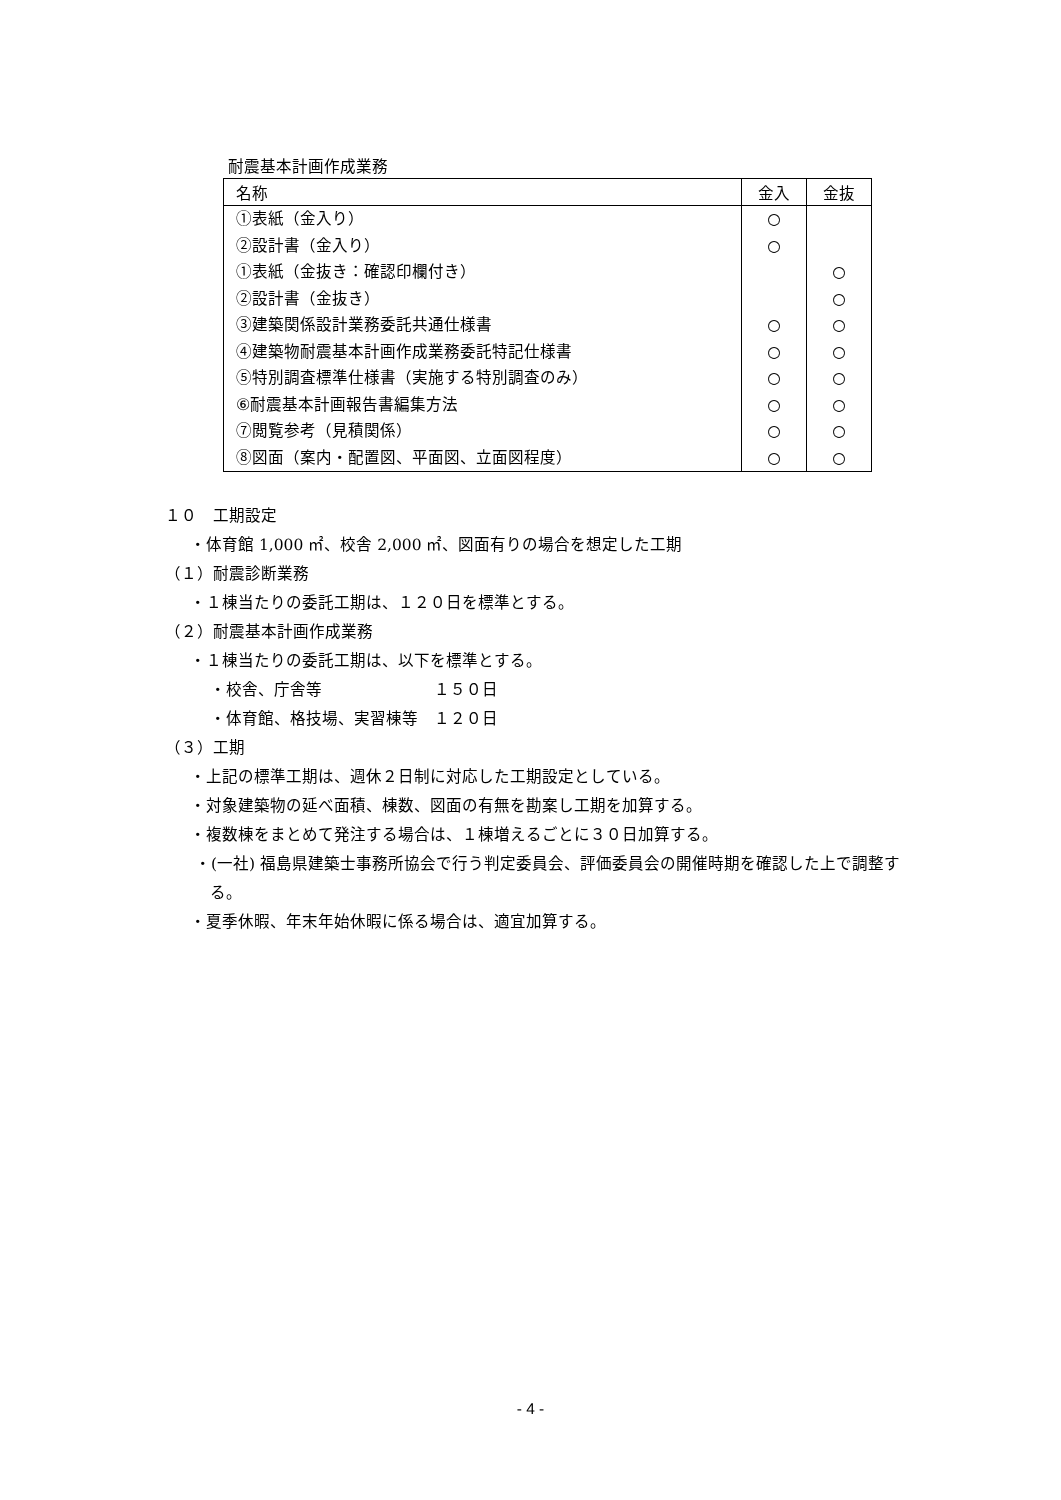耐震基本計画作成業務
| 名称 | 金入 | 金抜 |
| --- | --- | --- |
| ①表紙（金入り） | ○ | |
| ②設計書（金入り） | ○ | |
| ①表紙（金抜き：確認印欄付き） | | ○ |
| ②設計書（金抜き） | | ○ |
| ③建築関係設計業務委託共通仕様書 | ○ | ○ |
| ④建築物耐震基本計画作成業務委託特記仕様書 | ○ | ○ |
| ⑤特別調査標準仕様書（実施する特別調査のみ） ⑥耐震基本計画報告書編集方法 | ○ ○ | ○ ○ |
| ⑦閲覧参考（見積関係） | ○ | ○ |
| ⑧図面（案内・配置図、平面図、立面図程度） | ○ | ○ |
１０　工期設定
・体育館 1,000 ㎡、校舎 2,000 ㎡、図面有りの場合を想定した工期
（１）耐震診断業務
・１棟当たりの委託工期は、１２０日を標準とする。
（２）耐震基本計画作成業務
・１棟当たりの委託工期は、以下を標準とする。
・校舎、庁舎等　　　　　　　１５０日
・体育館、格技場、実習棟等　１２０日
（３）工期
・上記の標準工期は、週休２日制に対応した工期設定としている。
・対象建築物の延べ面積、棟数、図面の有無を勘案し工期を加算する。
・複数棟をまとめて発注する場合は、１棟増えるごとに３０日加算する。
・(一社) 福島県建築士事務所協会で行う判定委員会、評価委員会の開催時期を確認した上で調整する。
・夏季休暇、年末年始休暇に係る場合は、適宜加算する。
- 4 -